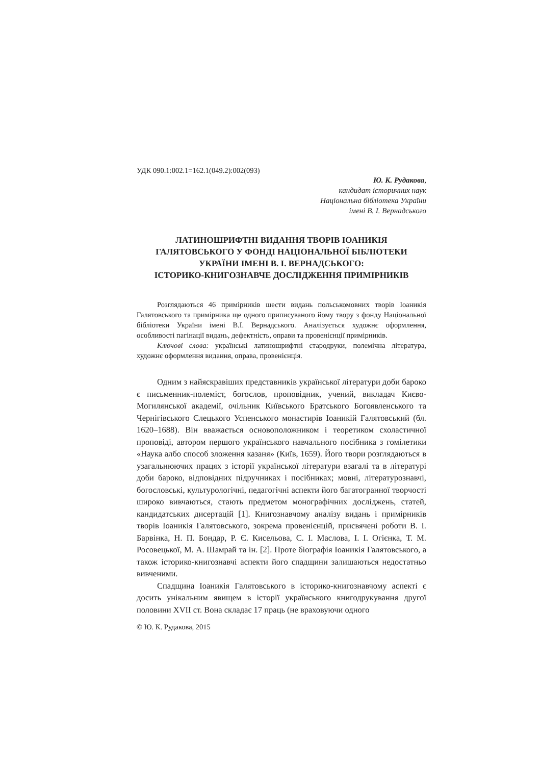УДК 090.1:002.1=162.1(049.2):002(093)
Ю. К. Рудакова,
кандидат історичних наук
Національна бібліотека України
імені В. І. Вернадського
ЛАТИНОШРИФТНІ ВИДАННЯ ТВОРІВ ІОАНИКІЯ
ГАЛЯТОВСЬКОГО У ФОНДІ НАЦІОНАЛЬНОЇ БІБЛІОТЕКИ
УКРАЇНИ ІМЕНІ В. І. ВЕРНАДСЬКОГО:
ІСТОРИКО-КНИГОЗНАВЧЕ ДОСЛІДЖЕННЯ ПРИМІРНИКІВ
Розглядаються 46 примірників шести видань польськомовних творів Іоаникія Галятовського та примірника ще одного приписуваного йому твору з фонду Національної бібліотеки України імені В.І. Вернадського. Аналізується художнє оформлення, особливості пагінації видань, дефектність, оправи та провенієнції примірників.
Ключові слова: українські латиношрифтні стародруки, полемічна література, художнє оформлення видання, оправа, провенієнція.
Одним з найяскравіших представників української літератури доби бароко є письменник-полеміст, богослов, проповідник, учений, викладач Києво-Могилянської академії, очільник Київського Братського Богоявленського та Чернігівського Єлецького Успенського монастирів Іоаникій Галятовський (бл. 1620–1688). Він вважається основоположником і теоретиком схоластичної проповіді, автором першого українського навчального посібника з гомілетики «Наука албо способ зложення казаня» (Київ, 1659). Його твори розглядаються в узагальнюючих працях з історії української літератури взагалі та в літературі доби бароко, відповідних підручниках і посібниках; мовні, літературознавчі, богословські, культурологічні, педагогічні аспекти його багатогранної творчості широко вивчаються, стають предметом монографічних досліджень, статей, кандидатських дисертацій [1]. Книгознавчому аналізу видань і примірників творів Іоаникія Галятовського, зокрема провенієнцій, присвячені роботи В. І. Барвінка, Н. П. Бондар, Р. Є. Кисельова, С. І. Маслова, І. І. Огієнка, Т. М. Росовецької, М. А. Шамрай та ін. [2]. Проте біографія Іоаникія Галятовського, а також історико-книгознавчі аспекти його спадщини залишаються недостатньо вивченими.
Спадщина Іоаникія Галятовського в історико-книгознавчому аспекті є досить унікальним явищем в історії українського книгодрукування другої половини XVII ст. Вона складає 17 праць (не враховуючи одного
© Ю. К. Рудакова, 2015